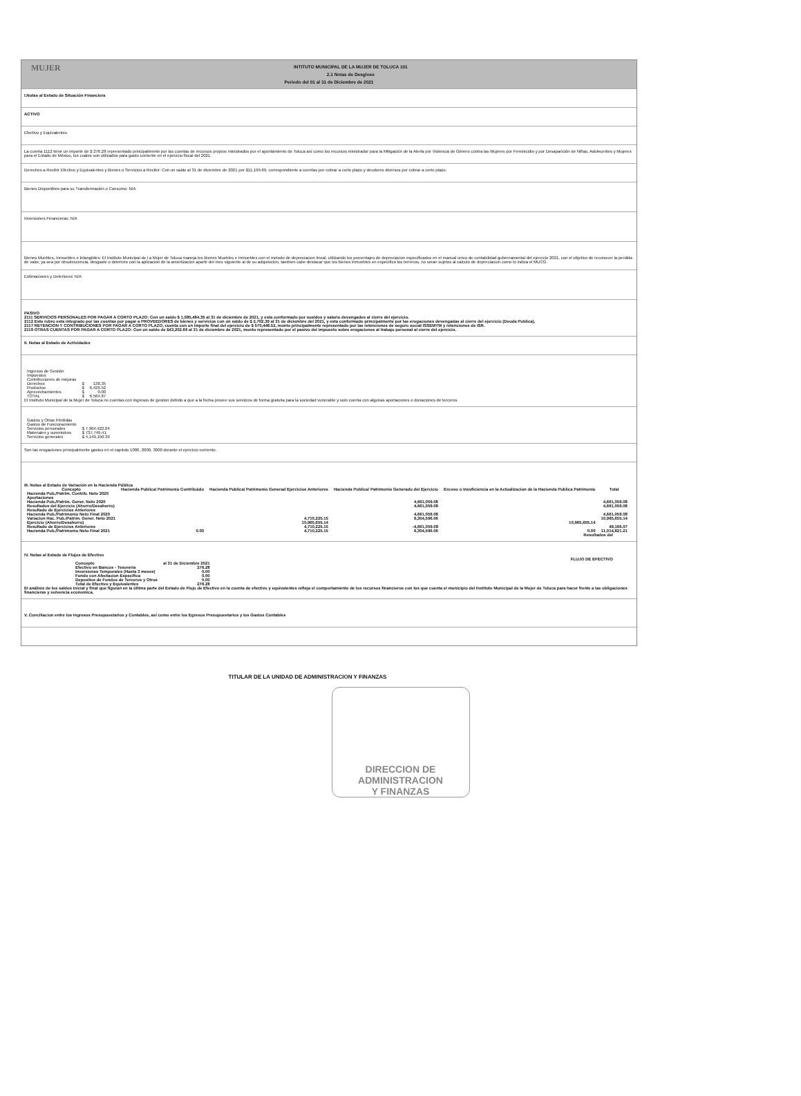MUJER INTITUTO MUNICIPAL DE LA MUJER DE TOLUCA 101
2.1 Notas de Desglose
Periodo del 01 al 31 de Diciembre de 2021
I.Notas al Estado de Situación Financiera
ACTIVO
Efectivo y Equivalentes
La cuenta 1112 tiene un importe de $ 276.28 representado principalmente por las cuentas de recursos propios ministrados por el ayuntamiento de Toluca así como los recursos ministrador para la Mitigación de la Alerta por Violencia de Género contra las Mujeres por Feminicidio y por Desaparición de Niñas, Adolecentes y Mujeres para el Estado de México, los cuales son utilizados para gasto corriente en el ejercicio fiscal del 2021.
Derechos a Recibir Efectivo y Equivalentes y Bienes o Servicios a Recibir: Con un saldo al 31 de diciembre de 2021 por $11,199.69, correspondiente a cuentas por cobrar a corto plazo y deudores diversos por cobrar a corto plazo.
Bienes Disponibles para su Transformación o Consumo: N/A
Inversiones Financieras: N/A
Bienes Muebles, Inmuebles e Intangibles: El Instituto Municipal de l a Mujer de Toluca maneja los Bienes Muebles e Inmuebles con el metodo de depreciacion lineal, utilizando los porcentajes de depreciacion especificados en el manual unico de contabilidad gubernamental del ejercicio 2021, con el objetivo de reconocer la perdida de valor, ya sea por obsolescencia, desgaste o deterioro con la aplicacion de la amortizacion apartir del mes siguiente al de su adquisicion, tambien cabe destacar que los bienes inmuebles en especifico los terrenos, no seran sujetos al calculo de depreciacion como lo indica el MUCG.
Estimaciones y Deterioros: N/A
PASIVO
2111 SERVICIOS PERSONALES POR PAGAR A CORTO PLAZO: Con un saldo $ 1,085,484.35 al 31 de diciembre de 2021, y esta conformado por sueldos y salario devengados al cierre del ejercicio.
2112 Este rubro esta integrado por las cuentas por pagar a PROVEEDORES de bienes y servicios con un saldo de $ 2,702.39 al 31 de diciembre del 2021, y esta conformado principalmente por las erogaciones devengadas al cierre del ejercicio (Deuda Publica),
2117 RETENCION Y CONTRIBUCIONES POR PAGAR A CORTO PLAZO, cuenta con un importe final del ejercicio de $ 570,448.52, monto principalmente representado por las retenciones de seguro social ISSEMYM y retenciones de ISR.
2119 OTRAS CUENTAS POR PAGAR A CORTO PLAZO: Con un saldo de $43,202.69 al 31 de diciembre de 2021, monto representado por el pasivo del impuesto sobre erogaciones al trabajo personal al cierre del ejercicio.
II. Notas al Estado de Actividades
| Ingresos de Gestión | | |
| Impuestos | | |
| Contribuciones de mejoras | | |
| Derechos | $ | 138.35 |
| Productos | $ | 6,426.52 |
| Aprovechamientos | $ | 0.00 |
| TOTAL | $ | 6,564.87 |
El Instituto Municipal de la Mujer de Toluca no cuentas con ingresos de gestion debido a que a la fecha provee sus servicios de forma gratuita para la sociedad vunerable y solo cuenta con algunas aportaciones o donaciones de terceros
| Gastos y Otras Pérdidas | |
| Gastos de Funcionamiento | |
| Servicios personales | $ 7,904,422.04 |
| Materiales y suministros | $ 737,749.41 |
| Servicios generales | $ 4,149,150.39 |
Son las erogaciones principalmente gastos en el capitulo 1000, 2000, 3000 durante el ejercicio corriente.
III. Notas al Estado de Variación en la Hacienda Pública
| Concepto | Hacienda Publica/ Patrimonio Contribuido | Hacienda Publica/ Patrimonio Generad Ejercicios Anteriores | Hacienda Publica/ Patrimonio Generado del Ejercicio | Exceso o Insuficiencia en la Actualizacion de la Hacienda Publica Patrimonio | Total |
| --- | --- | --- | --- | --- | --- |
| Hacienda Pub./Patrim. Contrib. Neto 2020 | | | | | |
| Aportaciones | | | | | |
| Hacienda Pub./Patrim. Gener. Neto 2020 | | | 4,661,059.08 | | 4,661,059.08 |
| Resultados del Ejercicio (Ahorro/Desahorro) | | | 4,661,059.08 | | 4,661,059.08 |
| Resultado de Ejercicios Anteriores | | | | | |
| Hacienda Pub./Patrimonio Neto Final 2020 | | | 4,661,059.08 | | 4,661,059.08 |
| Variacion Hac. Pub./Patrim. Gener. Neto 2021 | | 4,710,225.15 | 6,304,596.06 | | 10,965,655.14 |
| Ejercicio (Ahorro/Desahorro) | | 10,965,655.14 | | 10,965,655.14 | |
| Resultado de Ejercicios Anteriores | | 4,710,225.15 | -4,661,059.08 | | 49,166.07 |
| Hacienda Pub./Patrimonio Neto Final 2021 | 0.00 | 4,710,225.15 | 6,304,596.06 | 0.00 | 11,014,821.21 |
Resultados del
IV. Notas al Estado de Flujos de Efectivo
FLUJO DE EFECTIVO
| Concepto | al 31 de Diciembre 2021 |
| Efectivo en Bancos - Tesoreria | 276.28 |
| Inversiones Temporales (Hasta 3 meses) | 0.00 |
| Fondo con Afectacion Especifica | 0.00 |
| Depositos de Fondos de Terceros y Otros | 0.00 |
| Total de Efectivo y Equivalentes | 276.28 |
El análisis de los saldos inicial y final que figuran en la última parte del Estado de Flujo de Efectivo en la cuenta de efectivo y equivalentes refleja el comportamiento de los recursos financieros con los que cuenta el municipio del Instituto Municipal de la Mujer de Toluca para hacer frente a las obligaciones financieras y solvencia economica.
V. Conciliacion entre los Ingresos Presupuestarios y Contables, así como entre los Egresos Presupuestarios y los Gastos Contables
TITULAR DE LA UNIDAD DE ADMINISTRACION Y FINANZAS
DIRECCION DE
ADMINISTRACION
Y FINANZAS